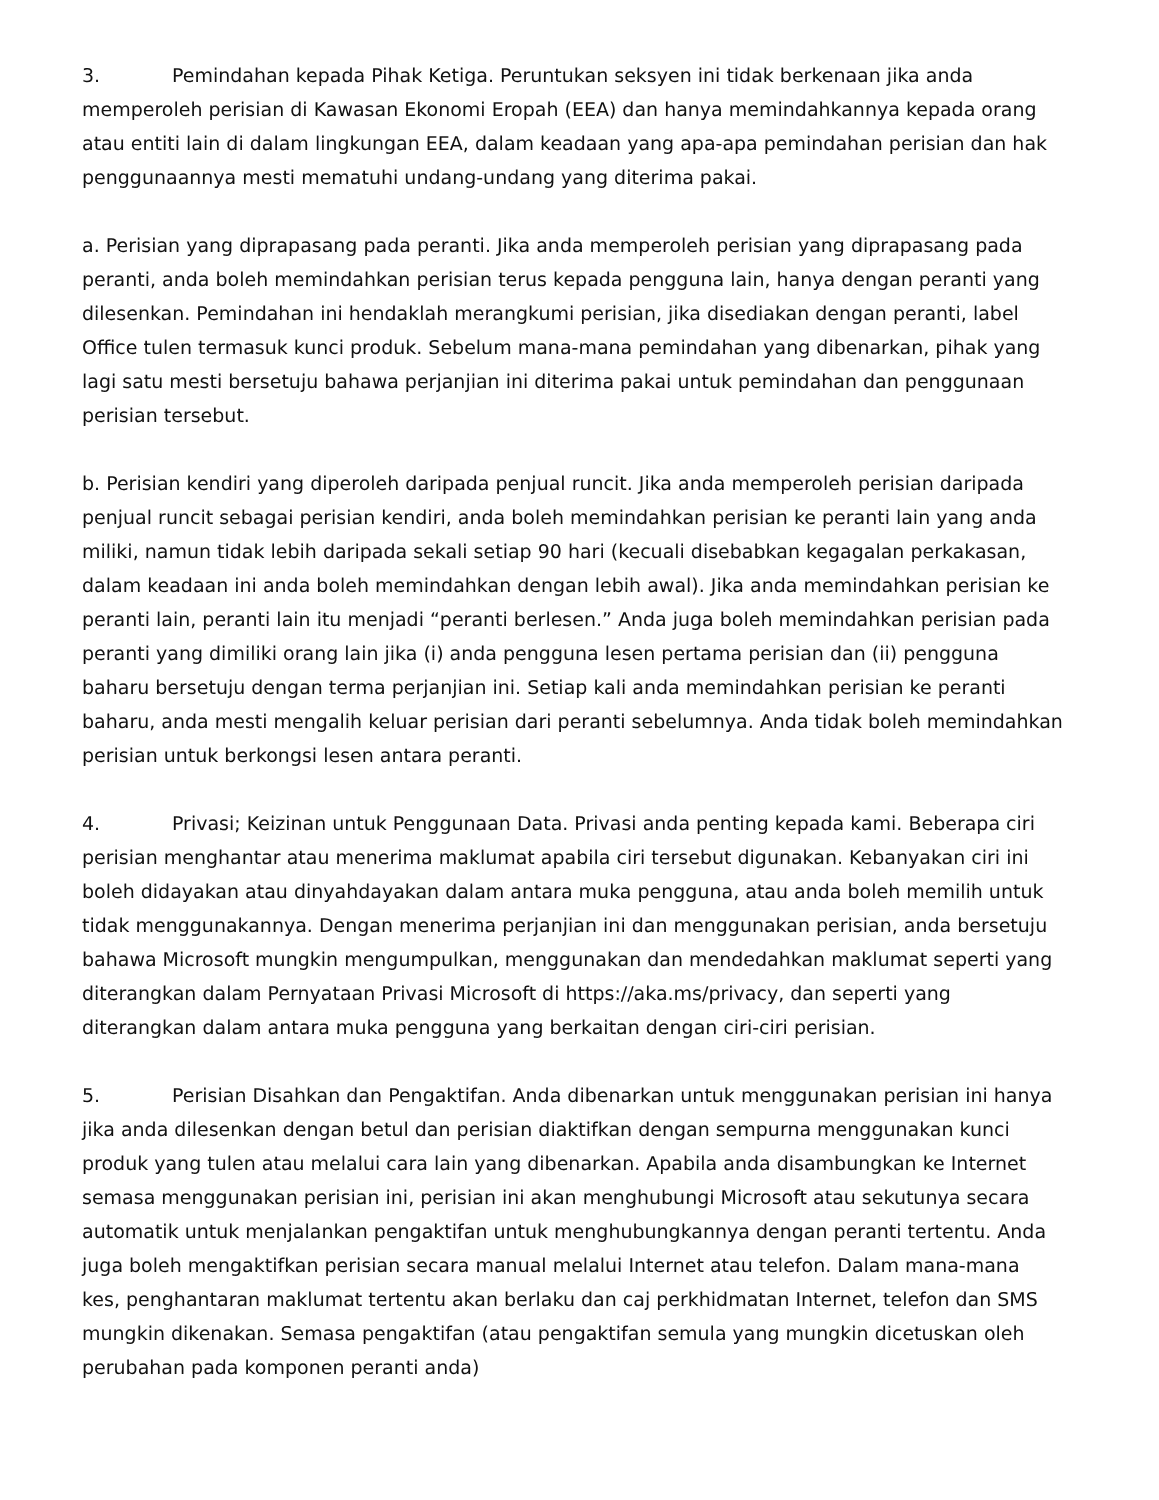3. Pemindahan kepada Pihak Ketiga. Peruntukan seksyen ini tidak berkenaan jika anda memperoleh perisian di Kawasan Ekonomi Eropah (EEA) dan hanya memindahkannya kepada orang atau entiti lain di dalam lingkungan EEA, dalam keadaan yang apa-apa pemindahan perisian dan hak penggunaannya mesti mematuhi undang-undang yang diterima pakai.
a. Perisian yang diprapasang pada peranti. Jika anda memperoleh perisian yang diprapasang pada peranti, anda boleh memindahkan perisian terus kepada pengguna lain, hanya dengan peranti yang dilesenkan. Pemindahan ini hendaklah merangkumi perisian, jika disediakan dengan peranti, label Office tulen termasuk kunci produk. Sebelum mana-mana pemindahan yang dibenarkan, pihak yang lagi satu mesti bersetuju bahawa perjanjian ini diterima pakai untuk pemindahan dan penggunaan perisian tersebut.
b. Perisian kendiri yang diperoleh daripada penjual runcit. Jika anda memperoleh perisian daripada penjual runcit sebagai perisian kendiri, anda boleh memindahkan perisian ke peranti lain yang anda miliki, namun tidak lebih daripada sekali setiap 90 hari (kecuali disebabkan kegagalan perkakasan, dalam keadaan ini anda boleh memindahkan dengan lebih awal). Jika anda memindahkan perisian ke peranti lain, peranti lain itu menjadi “peranti berlesen.” Anda juga boleh memindahkan perisian pada peranti yang dimiliki orang lain jika (i) anda pengguna lesen pertama perisian dan (ii) pengguna baharu bersetuju dengan terma perjanjian ini. Setiap kali anda memindahkan perisian ke peranti baharu, anda mesti mengalih keluar perisian dari peranti sebelumnya. Anda tidak boleh memindahkan perisian untuk berkongsi lesen antara peranti.
4. Privasi; Keizinan untuk Penggunaan Data. Privasi anda penting kepada kami. Beberapa ciri perisian menghantar atau menerima maklumat apabila ciri tersebut digunakan. Kebanyakan ciri ini boleh didayakan atau dinyahdayakan dalam antara muka pengguna, atau anda boleh memilih untuk tidak menggunakannya. Dengan menerima perjanjian ini dan menggunakan perisian, anda bersetuju bahawa Microsoft mungkin mengumpulkan, menggunakan dan mendedahkan maklumat seperti yang diterangkan dalam Pernyataan Privasi Microsoft di https://aka.ms/privacy, dan seperti yang diterangkan dalam antara muka pengguna yang berkaitan dengan ciri-ciri perisian.
5. Perisian Disahkan dan Pengaktifan. Anda dibenarkan untuk menggunakan perisian ini hanya jika anda dilesenkan dengan betul dan perisian diaktifkan dengan sempurna menggunakan kunci produk yang tulen atau melalui cara lain yang dibenarkan. Apabila anda disambungkan ke Internet semasa menggunakan perisian ini, perisian ini akan menghubungi Microsoft atau sekutunya secara automatik untuk menjalankan pengaktifan untuk menghubungkannya dengan peranti tertentu. Anda juga boleh mengaktifkan perisian secara manual melalui Internet atau telefon. Dalam mana-mana kes, penghantaran maklumat tertentu akan berlaku dan caj perkhidmatan Internet, telefon dan SMS mungkin dikenakan. Semasa pengaktifan (atau pengaktifan semula yang mungkin dicetuskan oleh perubahan pada komponen peranti anda)